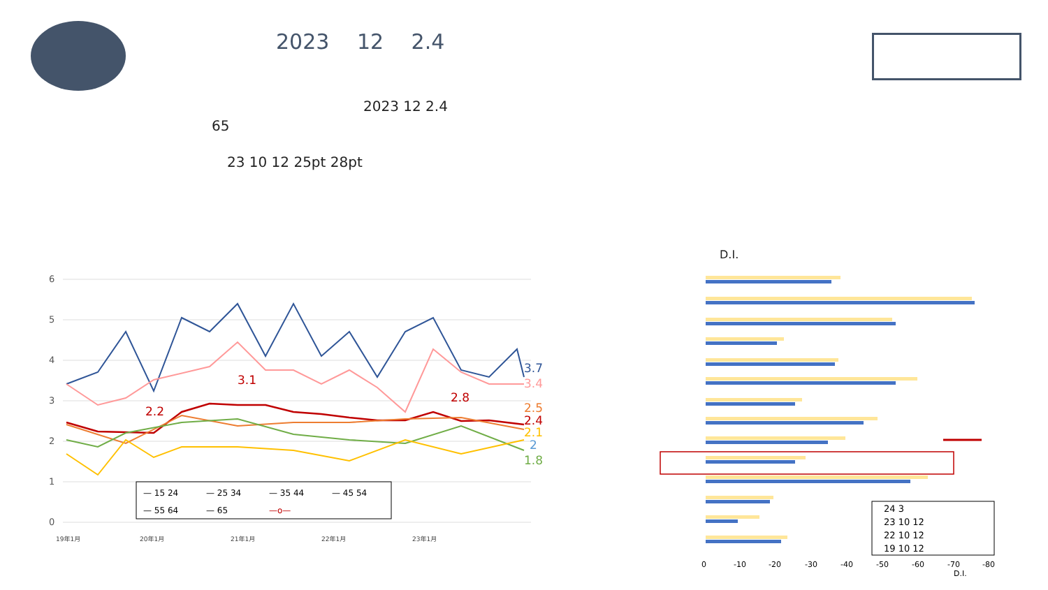2023 12 2.4
2023 12 2.4
65
23 10 12 25pt 28pt
6
5
4
3
2
1
0
3.7
3.4
2.5
2.4
2.1
2
1.8
3.1
2.2
2.8
19年1月
20年1月
21年1月
22年1月
23年1月
— 15 24
— 25 34
— 35 44
— 45 54
— 55 64
— 65
—o—
D.I.
24 3
23 10 12
22 10 12
19 10 12
0
-10
-20
-30
-40
-50
-60
-70
-80
D.I.